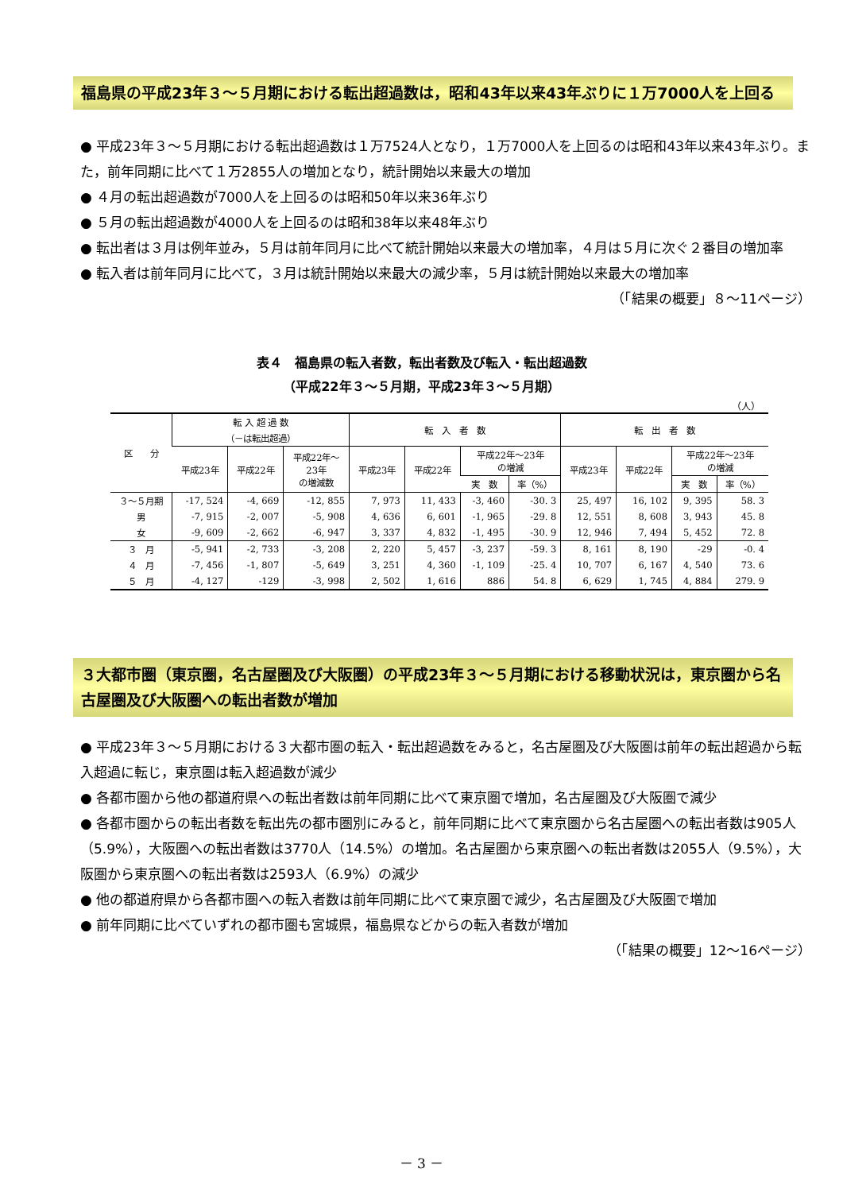福島県の平成23年３～５月期における転出超過数は，昭和43年以来43年ぶりに１万7000人を上回る
● 平成23年３～５月期における転出超過数は１万7524人となり，１万7000人を上回るのは昭和43年以来43年ぶり。また，前年同期に比べて１万2855人の増加となり，統計開始以来最大の増加
● ４月の転出超過数が7000人を上回るのは昭和50年以来36年ぶり
● ５月の転出超過数が4000人を上回るのは昭和38年以来48年ぶり
● 転出者は３月は例年並み，５月は前年同月に比べて統計開始以来最大の増加率，４月は５月に次ぐ２番目の増加率
● 転入者は前年同月に比べて，３月は統計開始以来最大の減少率，５月は統計開始以来最大の増加率
（「結果の概要」８～11ページ）
表４　福島県の転入者数，転出者数及び転入・転出超過数
（平成22年３～５月期，平成23年３～５月期）
（人）
| 区 分 | 転 入 超 過 数 （－は転出超過） | | | 転 入 者 数 | | | | 転 出 者 数 | | | |
| --- | --- | --- | --- | --- | --- | --- | --- | --- | --- | --- | --- |
| | 平成23年 | 平成22年 | 平成22年～ 23年 の増減数 | 平成23年 | 平成22年 | 平成22年～23年 の増減 | | 平成23年 | 平成22年 | 平成22年～23年 の増減 | |
| | | | | | | 実 数 | 率（%） | | | 実 数 | 率（%） |
| ３～５月期 | -17, 524 | -4, 669 | -12, 855 | 7, 973 | 11, 433 | -3, 460 | -30. 3 | 25, 497 | 16, 102 | 9, 395 | 58. 3 |
| 男 | -7, 915 | -2, 007 | -5, 908 | 4, 636 | 6, 601 | -1, 965 | -29. 8 | 12, 551 | 8, 608 | 3, 943 | 45. 8 |
| 女 | -9, 609 | -2, 662 | -6, 947 | 3, 337 | 4, 832 | -1, 495 | -30. 9 | 12, 946 | 7, 494 | 5, 452 | 72. 8 |
| ３ 月 | -5, 941 | -2, 733 | -3, 208 | 2, 220 | 5, 457 | -3, 237 | -59. 3 | 8, 161 | 8, 190 | -29 | -0. 4 |
| ４ 月 | -7, 456 | -1, 807 | -5, 649 | 3, 251 | 4, 360 | -1, 109 | -25. 4 | 10, 707 | 6, 167 | 4, 540 | 73. 6 |
| ５ 月 | -4, 127 | -129 | -3, 998 | 2, 502 | 1, 616 | 886 | 54. 8 | 6, 629 | 1, 745 | 4, 884 | 279. 9 |
３大都市圏（東京圏，名古屋圏及び大阪圏）の平成23年３～５月期における移動状況は，東京圏から名古屋圏及び大阪圏への転出者数が増加
● 平成23年３～５月期における３大都市圏の転入・転出超過数をみると，名古屋圏及び大阪圏は前年の転出超過から転入超過に転じ，東京圏は転入超過数が減少
● 各都市圏から他の都道府県への転出者数は前年同期に比べて東京圏で増加，名古屋圏及び大阪圏で減少
● 各都市圏からの転出者数を転出先の都市圏別にみると，前年同期に比べて東京圏から名古屋圏への転出者数は905人（5.9%），大阪圏への転出者数は3770人（14.5%）の増加。名古屋圏から東京圏への転出者数は2055人（9.5%），大阪圏から東京圏への転出者数は2593人（6.9%）の減少
● 他の都道府県から各都市圏への転入者数は前年同期に比べて東京圏で減少，名古屋圏及び大阪圏で増加
● 前年同期に比べていずれの都市圏も宮城県，福島県などからの転入者数が増加
（「結果の概要」12～16ページ）
－ 3 －